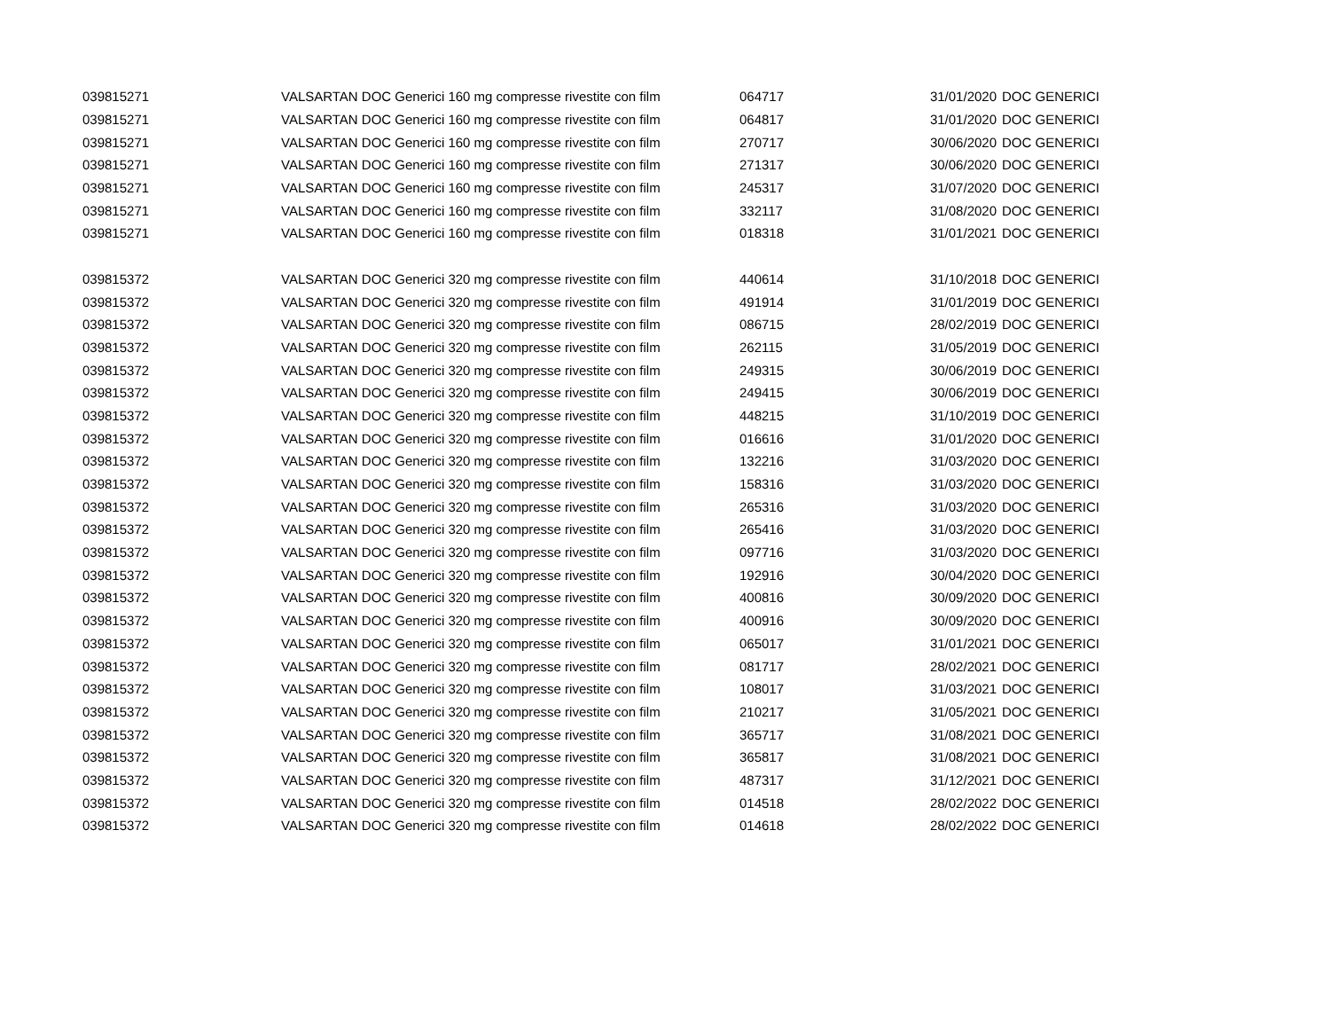| 039815271 | VALSARTAN DOC Generici 160 mg compresse rivestite con film | 064717 | 31/01/2020 | DOC GENERICI |
| 039815271 | VALSARTAN DOC Generici 160 mg compresse rivestite con film | 064817 | 31/01/2020 | DOC GENERICI |
| 039815271 | VALSARTAN DOC Generici 160 mg compresse rivestite con film | 270717 | 30/06/2020 | DOC GENERICI |
| 039815271 | VALSARTAN DOC Generici 160 mg compresse rivestite con film | 271317 | 30/06/2020 | DOC GENERICI |
| 039815271 | VALSARTAN DOC Generici 160 mg compresse rivestite con film | 245317 | 31/07/2020 | DOC GENERICI |
| 039815271 | VALSARTAN DOC Generici 160 mg compresse rivestite con film | 332117 | 31/08/2020 | DOC GENERICI |
| 039815271 | VALSARTAN DOC Generici 160 mg compresse rivestite con film | 018318 | 31/01/2021 | DOC GENERICI |
| 039815372 | VALSARTAN DOC Generici 320 mg compresse rivestite con film | 440614 | 31/10/2018 | DOC GENERICI |
| 039815372 | VALSARTAN DOC Generici 320 mg compresse rivestite con film | 491914 | 31/01/2019 | DOC GENERICI |
| 039815372 | VALSARTAN DOC Generici 320 mg compresse rivestite con film | 086715 | 28/02/2019 | DOC GENERICI |
| 039815372 | VALSARTAN DOC Generici 320 mg compresse rivestite con film | 262115 | 31/05/2019 | DOC GENERICI |
| 039815372 | VALSARTAN DOC Generici 320 mg compresse rivestite con film | 249315 | 30/06/2019 | DOC GENERICI |
| 039815372 | VALSARTAN DOC Generici 320 mg compresse rivestite con film | 249415 | 30/06/2019 | DOC GENERICI |
| 039815372 | VALSARTAN DOC Generici 320 mg compresse rivestite con film | 448215 | 31/10/2019 | DOC GENERICI |
| 039815372 | VALSARTAN DOC Generici 320 mg compresse rivestite con film | 016616 | 31/01/2020 | DOC GENERICI |
| 039815372 | VALSARTAN DOC Generici 320 mg compresse rivestite con film | 132216 | 31/03/2020 | DOC GENERICI |
| 039815372 | VALSARTAN DOC Generici 320 mg compresse rivestite con film | 158316 | 31/03/2020 | DOC GENERICI |
| 039815372 | VALSARTAN DOC Generici 320 mg compresse rivestite con film | 265316 | 31/03/2020 | DOC GENERICI |
| 039815372 | VALSARTAN DOC Generici 320 mg compresse rivestite con film | 265416 | 31/03/2020 | DOC GENERICI |
| 039815372 | VALSARTAN DOC Generici 320 mg compresse rivestite con film | 097716 | 31/03/2020 | DOC GENERICI |
| 039815372 | VALSARTAN DOC Generici 320 mg compresse rivestite con film | 192916 | 30/04/2020 | DOC GENERICI |
| 039815372 | VALSARTAN DOC Generici 320 mg compresse rivestite con film | 400816 | 30/09/2020 | DOC GENERICI |
| 039815372 | VALSARTAN DOC Generici 320 mg compresse rivestite con film | 400916 | 30/09/2020 | DOC GENERICI |
| 039815372 | VALSARTAN DOC Generici 320 mg compresse rivestite con film | 065017 | 31/01/2021 | DOC GENERICI |
| 039815372 | VALSARTAN DOC Generici 320 mg compresse rivestite con film | 081717 | 28/02/2021 | DOC GENERICI |
| 039815372 | VALSARTAN DOC Generici 320 mg compresse rivestite con film | 108017 | 31/03/2021 | DOC GENERICI |
| 039815372 | VALSARTAN DOC Generici 320 mg compresse rivestite con film | 210217 | 31/05/2021 | DOC GENERICI |
| 039815372 | VALSARTAN DOC Generici 320 mg compresse rivestite con film | 365717 | 31/08/2021 | DOC GENERICI |
| 039815372 | VALSARTAN DOC Generici 320 mg compresse rivestite con film | 365817 | 31/08/2021 | DOC GENERICI |
| 039815372 | VALSARTAN DOC Generici 320 mg compresse rivestite con film | 487317 | 31/12/2021 | DOC GENERICI |
| 039815372 | VALSARTAN DOC Generici 320 mg compresse rivestite con film | 014518 | 28/02/2022 | DOC GENERICI |
| 039815372 | VALSARTAN DOC Generici 320 mg compresse rivestite con film | 014618 | 28/02/2022 | DOC GENERICI |